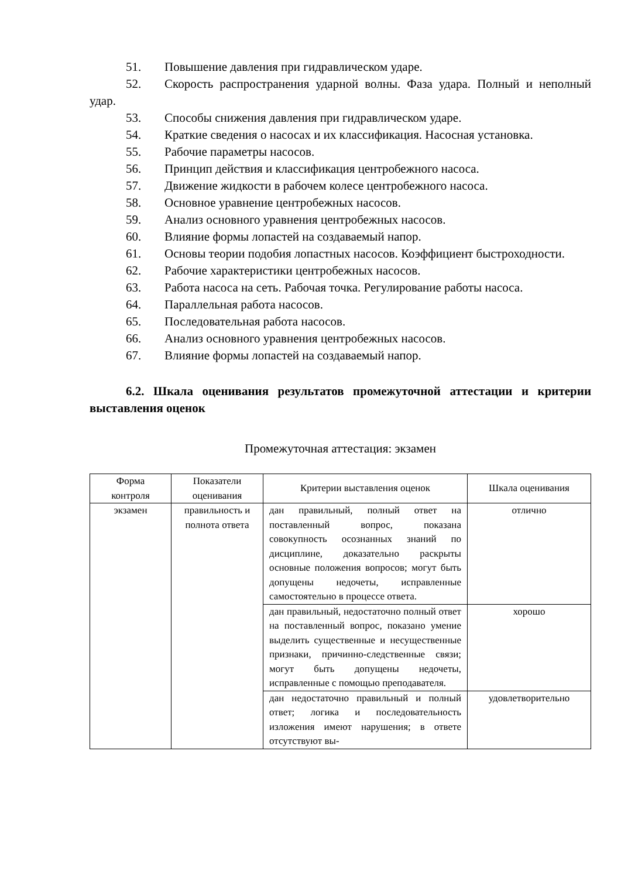51. Повышение давления при гидравлическом ударе.
52. Скорость распространения ударной волны. Фаза удара. Полный и неполный удар.
53. Способы снижения давления при гидравлическом ударе.
54. Краткие сведения о насосах и их классификация. Насосная установка.
55. Рабочие параметры насосов.
56. Принцип действия и классификация центробежного насоса.
57. Движение жидкости в рабочем колесе центробежного насоса.
58. Основное уравнение центробежных насосов.
59. Анализ основного уравнения центробежных насосов.
60. Влияние формы лопастей на создаваемый напор.
61. Основы теории подобия лопастных насосов. Коэффициент быстроходности.
62. Рабочие характеристики центробежных насосов.
63. Работа насоса на сеть. Рабочая точка. Регулирование работы насоса.
64. Параллельная работа насосов.
65. Последовательная работа насосов.
66. Анализ основного уравнения центробежных насосов.
67. Влияние формы лопастей на создаваемый напор.
6.2. Шкала оценивания результатов промежуточной аттестации и критерии выставления оценок
Промежуточная аттестация: экзамен
| Форма контроля | Показатели оценивания | Критерии выставления оценок | Шкала оценивания |
| --- | --- | --- | --- |
| экзамен | правильность и полнота ответа | дан правильный, полный ответ на поставленный вопрос, показана совокупность осознанных знаний по дисциплине, доказательно раскрыты основные положения вопросов; могут быть допущены недочеты, исправленные самостоятельно в процессе ответа. | отлично |
| | | дан правильный, недостаточно полный ответ на поставленный вопрос, показано умение выделить существенные и несущественные признаки, причинно-следственные связи; могут быть допущены недочеты, исправленные с помощью преподавателя. | хорошо |
| | | дан недостаточно правильный и полный ответ; логика и последовательность изложения имеют нарушения; в ответе отсутствуют вы- | удовлетворительно |